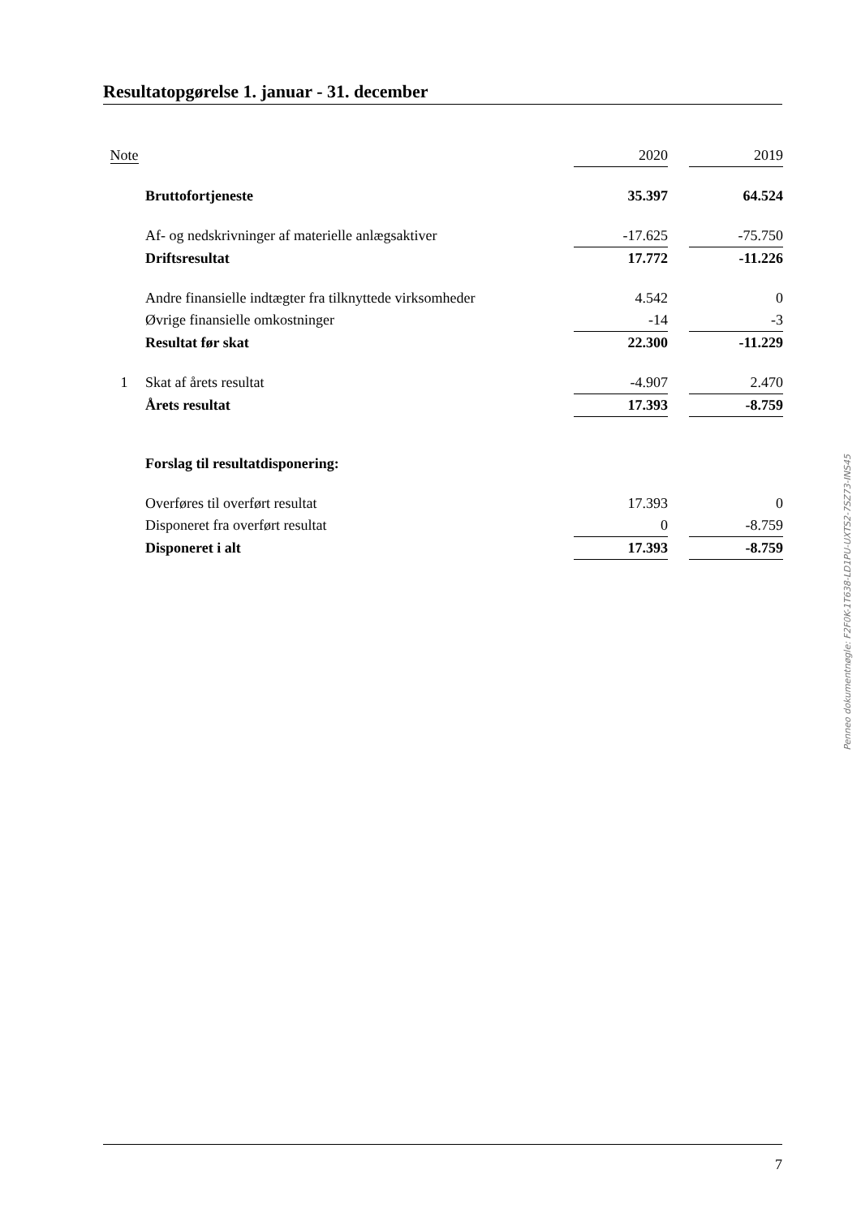Resultatopgørelse 1. januar - 31. december
| Note | | 2020 | | 2019 |
| --- | --- | --- | --- | --- |
| | Bruttofortjeneste | 35.397 | | 64.524 |
| | Af- og nedskrivninger af materielle anlægsaktiver | -17.625 | | -75.750 |
| | Driftsresultat | 17.772 | | -11.226 |
| | Andre finansielle indtægter fra tilknyttede virksomheder | 4.542 | | 0 |
| | Øvrige finansielle omkostninger | -14 | | -3 |
| | Resultat før skat | 22.300 | | -11.229 |
| 1 | Skat af årets resultat | -4.907 | | 2.470 |
| | Årets resultat | 17.393 | | -8.759 |
| | Forslag til resultatdisponering: | | | |
| | Overføres til overført resultat | 17.393 | | 0 |
| | Disponeret fra overført resultat | 0 | | -8.759 |
| | Disponeret i alt | 17.393 | | -8.759 |
Penneo dokumentnøgle: F2F0K-1T638-LD1PU-UXTS2-7SZ73-INS45
7